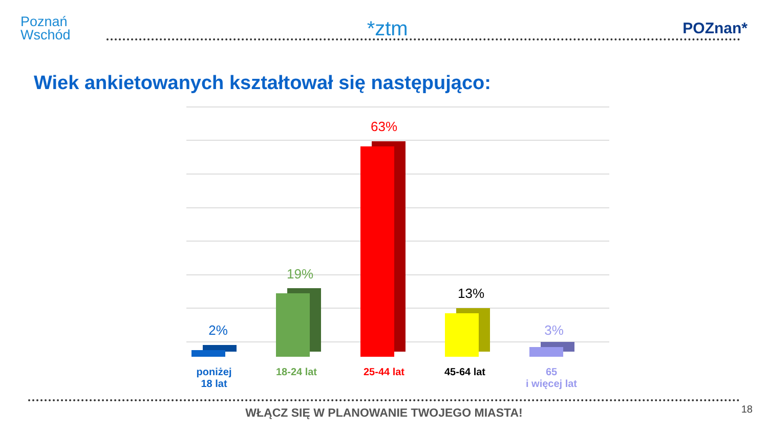Poznań
Wschód
*ztm
POZnan*
Wiek ankietowanych kształtował się następująco:
2%
19%
63%
13%
3%
poniżej
18 lat
18-24 lat 25-44 lat 45-64 lat
65
i więcej lat
WŁĄCZ SIĘ W PLANOWANIE TWOJEGO MIASTA! 18